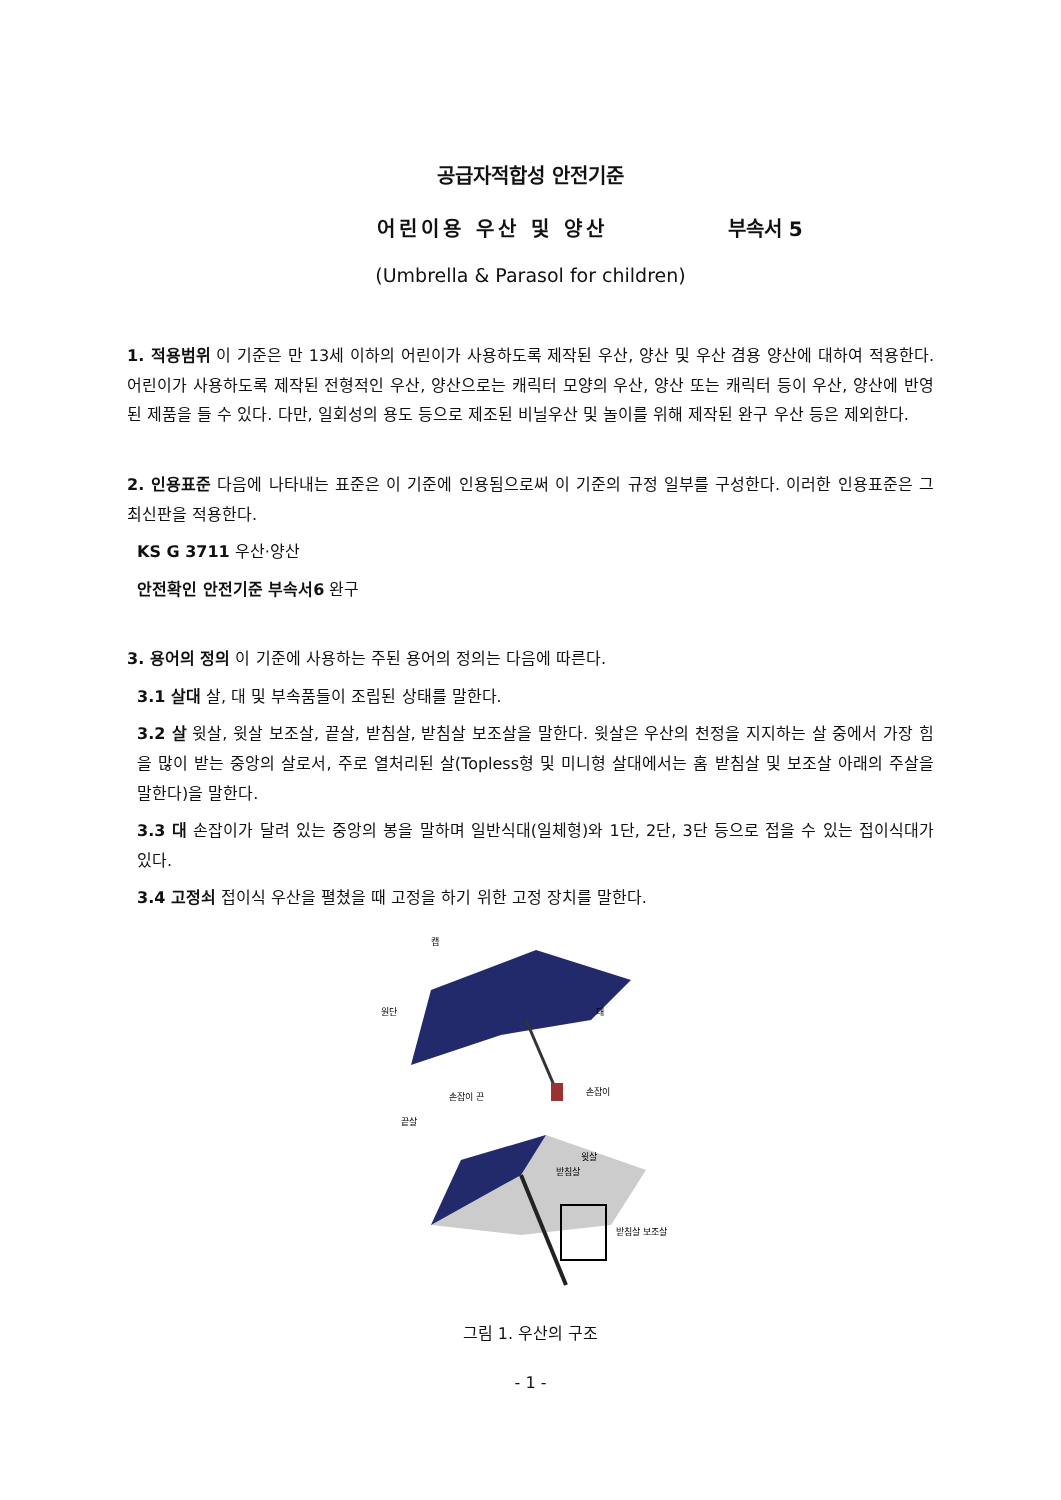공급자적합성 안전기준
어린이용 우산 및 양산 부속서 5
(Umbrella & Parasol for children)
1. 적용범위 이 기준은 만 13세 이하의 어린이가 사용하도록 제작된 우산, 양산 및 우산 겸용 양산에 대하여 적용한다. 어린이가 사용하도록 제작된 전형적인 우산, 양산으로는 캐릭터 모양의 우산, 양산 또는 캐릭터 등이 우산, 양산에 반영된 제품을 들 수 있다. 다만, 일회성의 용도 등으로 제조된 비닐우산 및 놀이를 위해 제작된 완구 우산 등은 제외한다.
2. 인용표준 다음에 나타내는 표준은 이 기준에 인용됨으로써 이 기준의 규정 일부를 구성한다. 이러한 인용표준은 그 최신판을 적용한다.
KS G 3711 우산·양산
안전확인 안전기준 부속서6 완구
3. 용어의 정의 이 기준에 사용하는 주된 용어의 정의는 다음에 따른다.
3.1 살대 살, 대 및 부속품들이 조립된 상태를 말한다.
3.2 살 윗살, 윗살 보조살, 끝살, 받침살, 받침살 보조살을 말한다. 윗살은 우산의 천정을 지지하는 살 중에서 가장 힘을 많이 받는 중앙의 살로서, 주로 열처리된 살(Topless형 및 미니형 살대에서는 홈 받침살 및 보조살 아래의 주살을 말한다)을 말한다.
3.3 대 손잡이가 달려 있는 중앙의 봉을 말하며 일반식대(일체형)와 1단, 2단, 3단 등으로 접을 수 있는 접이식대가 있다.
3.4 고정쇠 접이식 우산을 펼쳤을 때 고정을 하기 위한 고정 장치를 말한다.
캡
원단
대
손잡이 끈
손잡이
끝살
윗살
받침살
받침살 보조살
그림 1. 우산의 구조
- 1 -